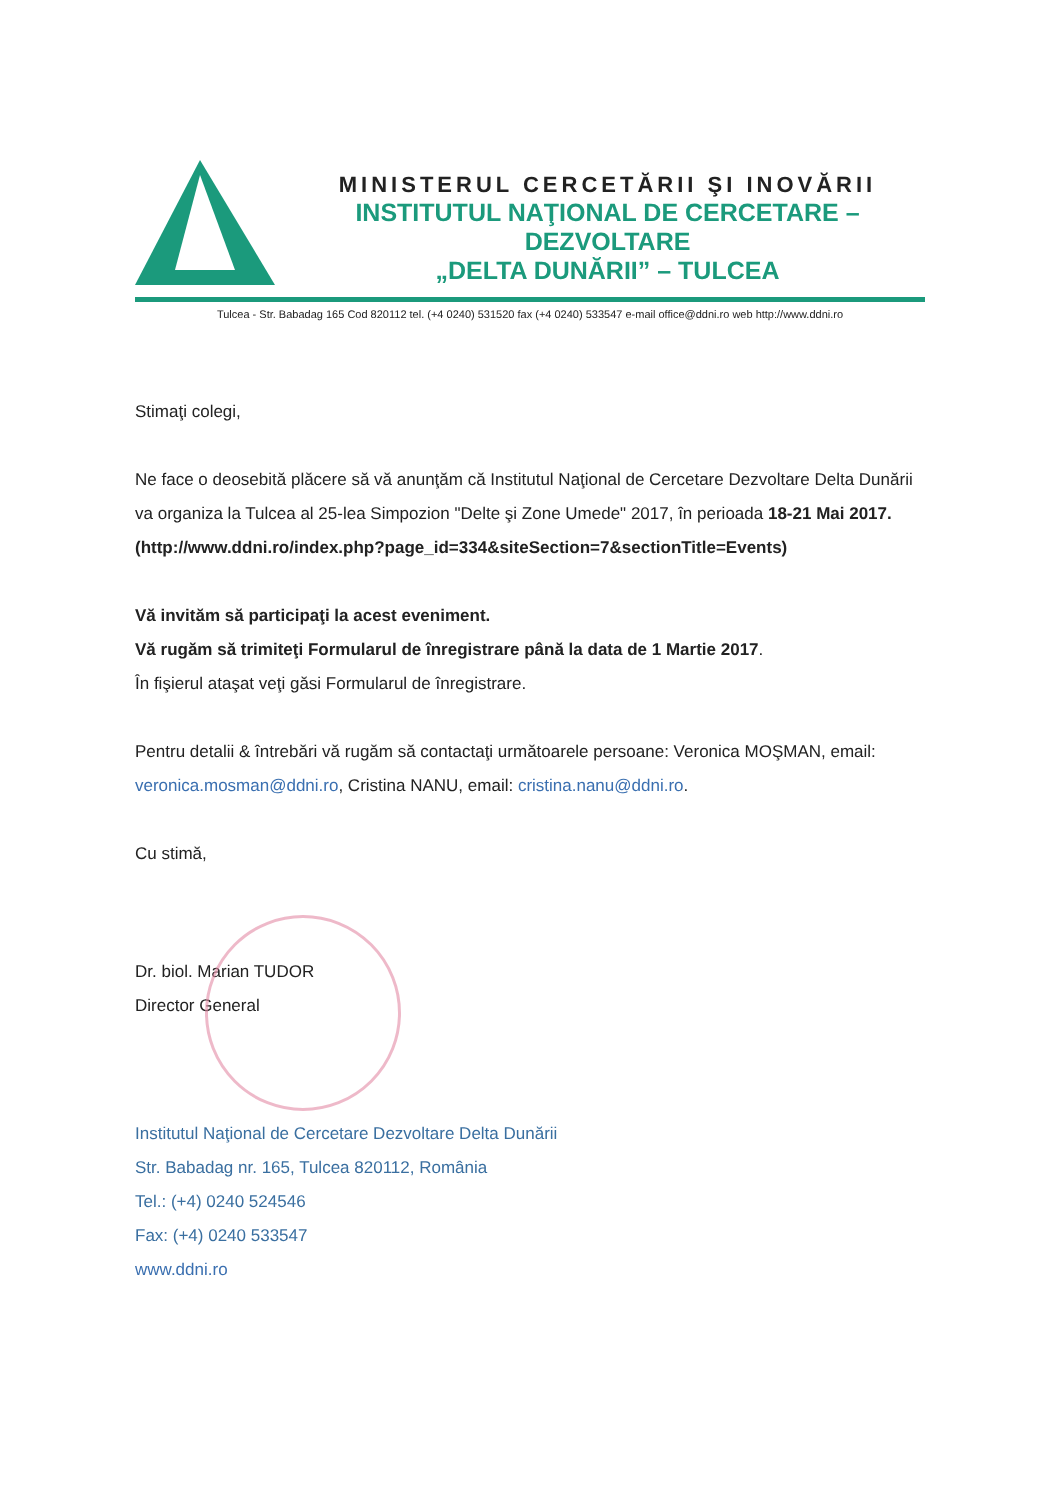MINISTERUL CERCETĂRII ŞI INOVĂRII
INSTITUTUL NAŢIONAL DE CERCETARE – DEZVOLTARE
„DELTA DUNĂRII” – TULCEA
Tulcea - Str. Babadag 165 Cod 820112 tel. (+4 0240) 531520 fax (+4 0240) 533547 e-mail office@ddni.ro web http://www.ddni.ro
Stimaţi colegi,
Ne face o deosebită plăcere să vă anunţăm că Institutul Naţional de Cercetare Dezvoltare Delta Dunării va organiza la Tulcea al 25-lea Simpozion "Delte şi Zone Umede" 2017, în perioada 18-21 Mai 2017.
(http://www.ddni.ro/index.php?page_id=334&siteSection=7&sectionTitle=Events)
Vă invităm să participaţi la acest eveniment.
Vă rugăm să trimiteţi Formularul de înregistrare până la data de 1 Martie 2017.
În fişierul ataşat veţi găsi Formularul de înregistrare.
Pentru detalii & întrebări vă rugăm să contactaţi următoarele persoane: Veronica MOŞMAN, email: veronica.mosman@ddni.ro, Cristina NANU, email: cristina.nanu@ddni.ro.
Cu stimă,
Dr. biol. Marian TUDOR
Director General
Institutul Naţional de Cercetare Dezvoltare Delta Dunării
Str. Babadag nr. 165, Tulcea 820112, România
Tel.: (+4) 0240 524546
Fax: (+4) 0240 533547
www.ddni.ro